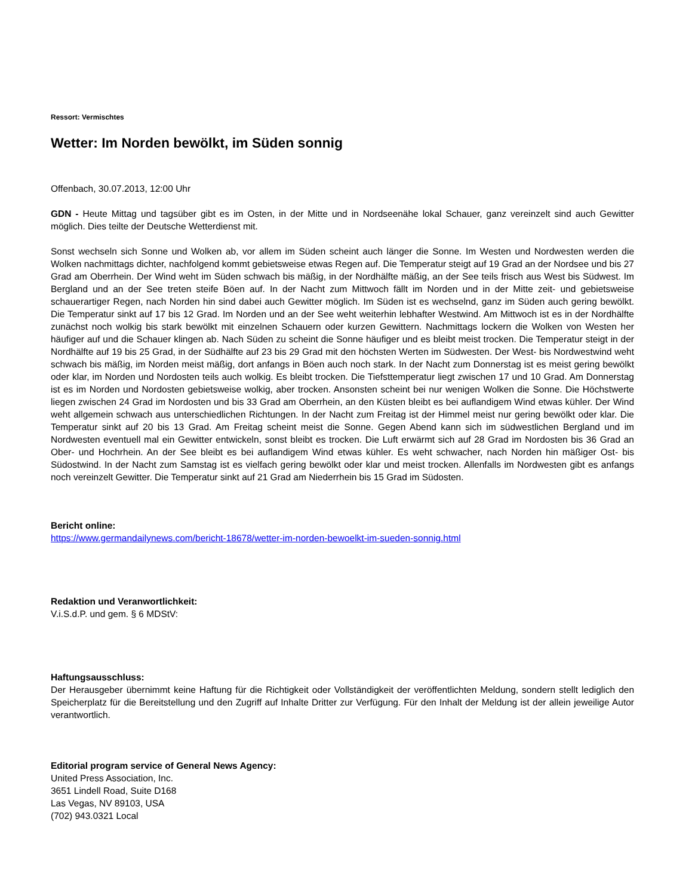Ressort: Vermischtes
Wetter: Im Norden bewölkt, im Süden sonnig
Offenbach, 30.07.2013, 12:00 Uhr
GDN - Heute Mittag und tagsüber gibt es im Osten, in der Mitte und in Nordseenähe lokal Schauer, ganz vereinzelt sind auch Gewitter möglich. Dies teilte der Deutsche Wetterdienst mit.
Sonst wechseln sich Sonne und Wolken ab, vor allem im Süden scheint auch länger die Sonne. Im Westen und Nordwesten werden die Wolken nachmittags dichter, nachfolgend kommt gebietsweise etwas Regen auf. Die Temperatur steigt auf 19 Grad an der Nordsee und bis 27 Grad am Oberrhein. Der Wind weht im Süden schwach bis mäßig, in der Nordhälfte mäßig, an der See teils frisch aus West bis Südwest. Im Bergland und an der See treten steife Böen auf. In der Nacht zum Mittwoch fällt im Norden und in der Mitte zeit- und gebietsweise schauerartiger Regen, nach Norden hin sind dabei auch Gewitter möglich. Im Süden ist es wechselnd, ganz im Süden auch gering bewölkt. Die Temperatur sinkt auf 17 bis 12 Grad. Im Norden und an der See weht weiterhin lebhafter Westwind. Am Mittwoch ist es in der Nordhälfte zunächst noch wolkig bis stark bewölkt mit einzelnen Schauern oder kurzen Gewittern. Nachmittags lockern die Wolken von Westen her häufiger auf und die Schauer klingen ab. Nach Süden zu scheint die Sonne häufiger und es bleibt meist trocken. Die Temperatur steigt in der Nordhälfte auf 19 bis 25 Grad, in der Südhälfte auf 23 bis 29 Grad mit den höchsten Werten im Südwesten. Der West- bis Nordwestwind weht schwach bis mäßig, im Norden meist mäßig, dort anfangs in Böen auch noch stark. In der Nacht zum Donnerstag ist es meist gering bewölkt oder klar, im Norden und Nordosten teils auch wolkig. Es bleibt trocken. Die Tiefsttemperatur liegt zwischen 17 und 10 Grad. Am Donnerstag ist es im Norden und Nordosten gebietsweise wolkig, aber trocken. Ansonsten scheint bei nur wenigen Wolken die Sonne. Die Höchstwerte liegen zwischen 24 Grad im Nordosten und bis 33 Grad am Oberrhein, an den Küsten bleibt es bei auflandigem Wind etwas kühler. Der Wind weht allgemein schwach aus unterschiedlichen Richtungen. In der Nacht zum Freitag ist der Himmel meist nur gering bewölkt oder klar. Die Temperatur sinkt auf 20 bis 13 Grad. Am Freitag scheint meist die Sonne. Gegen Abend kann sich im südwestlichen Bergland und im Nordwesten eventuell mal ein Gewitter entwickeln, sonst bleibt es trocken. Die Luft erwärmt sich auf 28 Grad im Nordosten bis 36 Grad an Ober- und Hochrhein. An der See bleibt es bei auflandigem Wind etwas kühler. Es weht schwacher, nach Norden hin mäßiger Ost- bis Südostwind. In der Nacht zum Samstag ist es vielfach gering bewölkt oder klar und meist trocken. Allenfalls im Nordwesten gibt es anfangs noch vereinzelt Gewitter. Die Temperatur sinkt auf 21 Grad am Niederrhein bis 15 Grad im Südosten.
Bericht online:
https://www.germandailynews.com/bericht-18678/wetter-im-norden-bewoelkt-im-sueden-sonnig.html
Redaktion und Veranwortlichkeit:
V.i.S.d.P. und gem. § 6 MDStV:
Haftungsausschluss:
Der Herausgeber übernimmt keine Haftung für die Richtigkeit oder Vollständigkeit der veröffentlichten Meldung, sondern stellt lediglich den Speicherplatz für die Bereitstellung und den Zugriff auf Inhalte Dritter zur Verfügung. Für den Inhalt der Meldung ist der allein jeweilige Autor verantwortlich.
Editorial program service of General News Agency:
United Press Association, Inc.
3651 Lindell Road, Suite D168
Las Vegas, NV 89103, USA
(702) 943.0321 Local